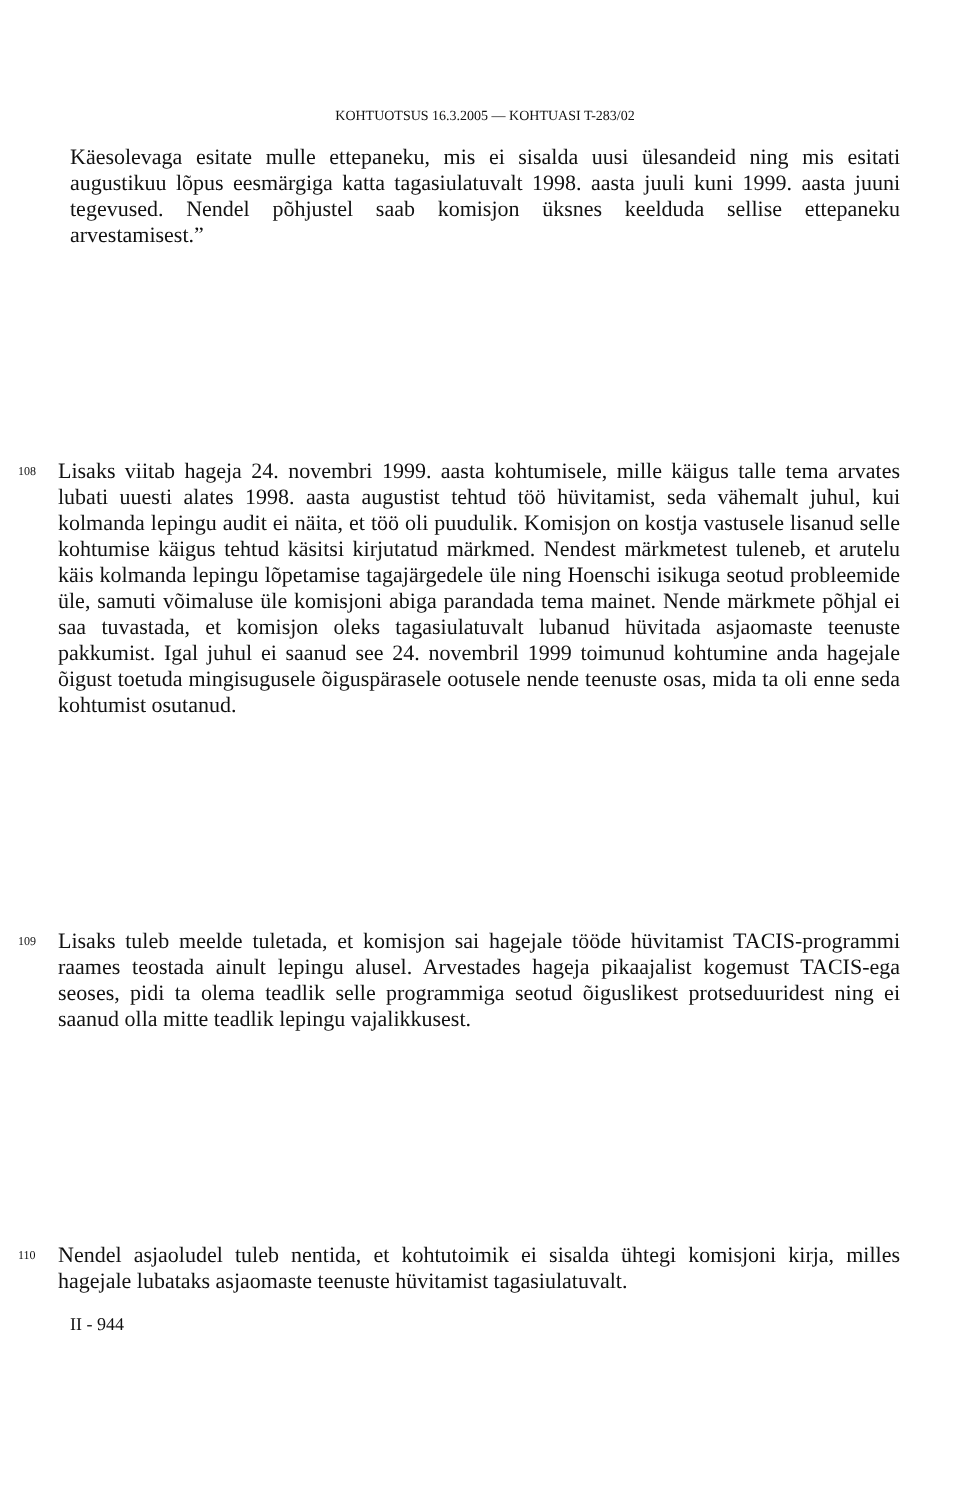KOHTUOTSUS 16.3.2005 — KOHTUASI T-283/02
Käesolevaga esitate mulle ettepaneku, mis ei sisalda uusi ülesandeid ning mis esitati augustikuu lõpus eesmärgiga katta tagasiulatuvalt 1998. aasta juuli kuni 1999. aasta juuni tegevused. Nendel põhjustel saab komisjon üksnes keelduda sellise ettepaneku arvestamisest.”
108
Lisaks viitab hageja 24. novembri 1999. aasta kohtumisele, mille käigus talle tema arvates lubati uuesti alates 1998. aasta augustist tehtud töö hüvitamist, seda vähemalt juhul, kui kolmanda lepingu audit ei näita, et töö oli puudulik. Komisjon on kostja vastusele lisanud selle kohtumise käigus tehtud käsitsi kirjutatud märkmed. Nendest märkmetest tuleneb, et arutelu käis kolmanda lepingu lõpetamise tagajärgedele üle ning Hoenschi isikuga seotud probleemide üle, samuti võimaluse üle komisjoni abiga parandada tema mainet. Nende märkmete põhjal ei saa tuvastada, et komisjon oleks tagasiulatuvalt lubanud hüvitada asjaomaste teenuste pakkumist. Igal juhul ei saanud see 24. novembril 1999 toimunud kohtumine anda hagejale õigust toetuda mingisugusele õiguspärasele ootusele nende teenuste osas, mida ta oli enne seda kohtumist osutanud.
109
Lisaks tuleb meelde tuletada, et komisjon sai hagejale tööde hüvitamist TACIS-programmi raames teostada ainult lepingu alusel. Arvestades hageja pikaajalist kogemust TACIS-ega seoses, pidi ta olema teadlik selle programmiga seotud õiguslikest protseduuridest ning ei saanud olla mitte teadlik lepingu vajalikkusest.
110
Nendel asjaoludel tuleb nentida, et kohtutoimik ei sisalda ühtegi komisjoni kirja, milles hagejale lubataks asjaomaste teenuste hüvitamist tagasiulatuvalt.
II - 944